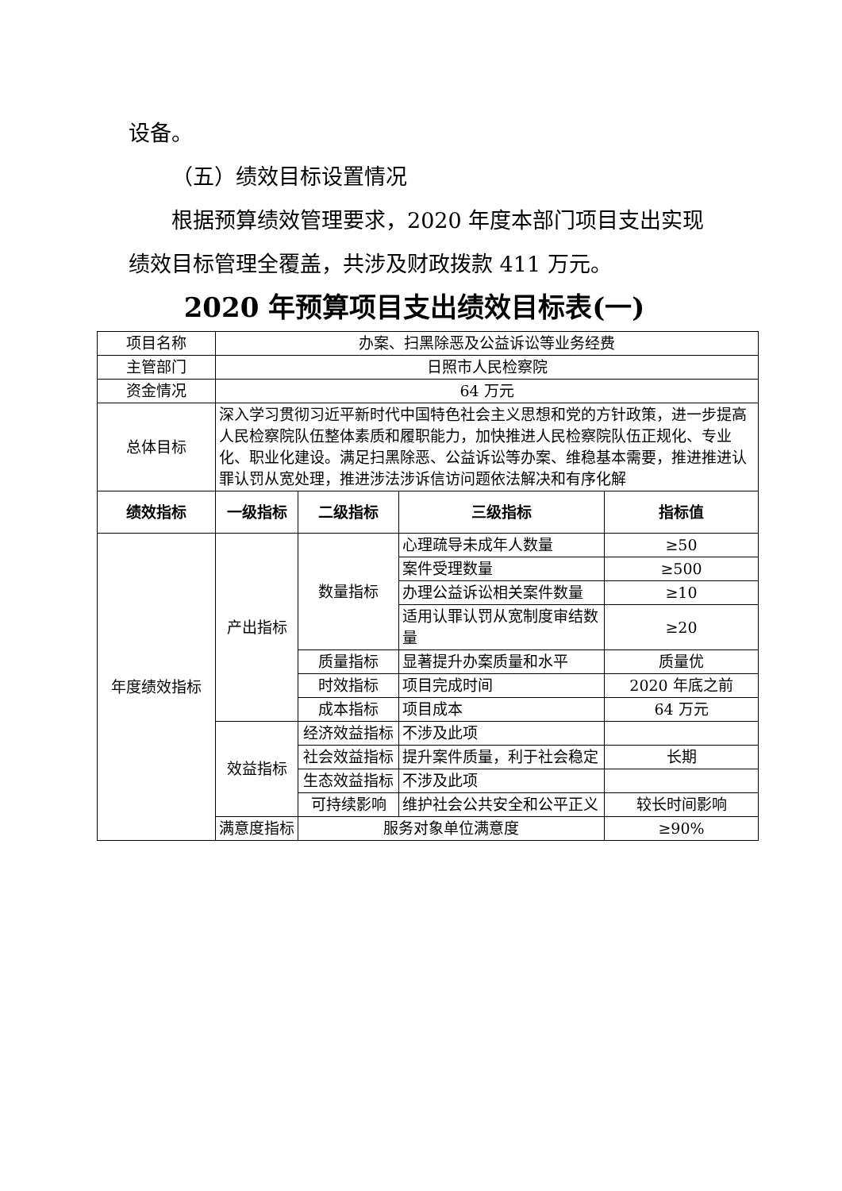设备。
（五）绩效目标设置情况
根据预算绩效管理要求，2020 年度本部门项目支出实现绩效目标管理全覆盖，共涉及财政拨款 411 万元。
2020 年预算项目支出绩效目标表(一)
| 项目名称 | 办案、扫黑除恶及公益诉讼等业务经费 | | | |
| 主管部门 | 日照市人民检察院 | | | |
| 资金情况 | 64 万元 | | | |
| 总体目标 | 深入学习贯彻习近平新时代中国特色社会主义思想和党的方针政策，进一步提高人民检察院队伍整体素质和履职能力，加快推进人民检察院队伍正规化、专业化、职业化建设。满足扫黑除恶、公益诉讼等办案、维稳基本需要，推进推进认罪认罚从宽处理，推进涉法涉诉信访问题依法解决和有序化解 | | | |
| 绩效指标 | 一级指标 | 二级指标 | 三级指标 | 指标值 |
| 年度绩效指标 | 产出指标 | 数量指标 | 心理疏导未成年人数量 | ≥50 |
| | | | 案件受理数量 | ≥500 |
| | | | 办理公益诉讼相关案件数量 | ≥10 |
| | | | 适用认罪认罚从宽制度审结数量 | ≥20 |
| | | 质量指标 | 显著提升办案质量和水平 | 质量优 |
| | | 时效指标 | 项目完成时间 | 2020 年底之前 |
| | | 成本指标 | 项目成本 | 64 万元 |
| | 效益指标 | 经济效益指标 | 不涉及此项 | |
| | | 社会效益指标 | 提升案件质量，利于社会稳定 | 长期 |
| | | 生态效益指标 | 不涉及此项 | |
| | | 可持续影响 | 维护社会公共安全和公平正义 | 较长时间影响 |
| | 满意度指标 | 服务对象单位满意度 | | ≥90% |